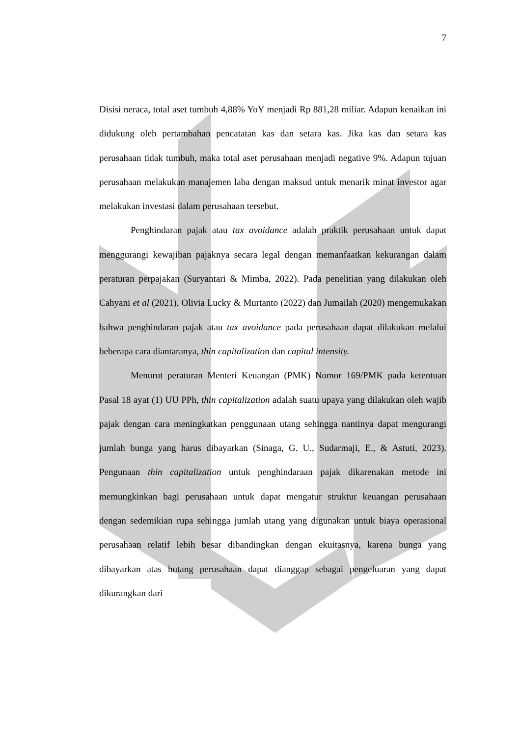7
Disisi neraca, total aset tumbuh 4,88% YoY menjadi Rp 881,28 miliar. Adapun kenaikan ini didukung oleh pertambahan pencatatan kas dan setara kas. Jika kas dan setara kas perusahaan tidak tumbuh, maka total aset perusahaan menjadi negative 9%. Adapun tujuan perusahaan melakukan manajemen laba dengan maksud untuk menarik minat investor agar melakukan investasi dalam perusahaan tersebut.
Penghindaran pajak atau tax avoidance adalah praktik perusahaan untuk dapat menggurangi kewajiban pajaknya secara legal dengan memanfaatkan kekurangan dalam peraturan perpajakan (Suryantari & Mimba, 2022). Pada penelitian yang dilakukan oleh Cahyani et al (2021), Olivia Lucky & Murtanto (2022) dan Jumailah (2020) mengemukakan bahwa penghindaran pajak atau tax avoidance pada perusahaan dapat dilakukan melalui beberapa cara diantaranya, thin capitalization dan capital intensity.
Menurut peraturan Menteri Keuangan (PMK) Nomor 169/PMK pada ketentuan Pasal 18 ayat (1) UU PPh, thin capitalization adalah suatu upaya yang dilakukan oleh wajib pajak dengan cara meningkatkan penggunaan utang sehingga nantinya dapat mengurangi jumlah bunga yang harus dibayarkan (Sinaga, G. U., Sudarmaji, E., & Astuti, 2023). Pengunaan thin capitalization untuk penghindaraan pajak dikarenakan metode ini memungkinkan bagi perusahaan untuk dapat mengatur struktur keuangan perusahaan dengan sedemikian rupa sehingga jumlah utang yang digunakan untuk biaya operasional perusahaan relatif lebih besar dibandingkan dengan ekuitasnya, karena bunga yang dibayarkan atas hutang perusahaan dapat dianggap sebagai pengeluaran yang dapat dikurangkan dari